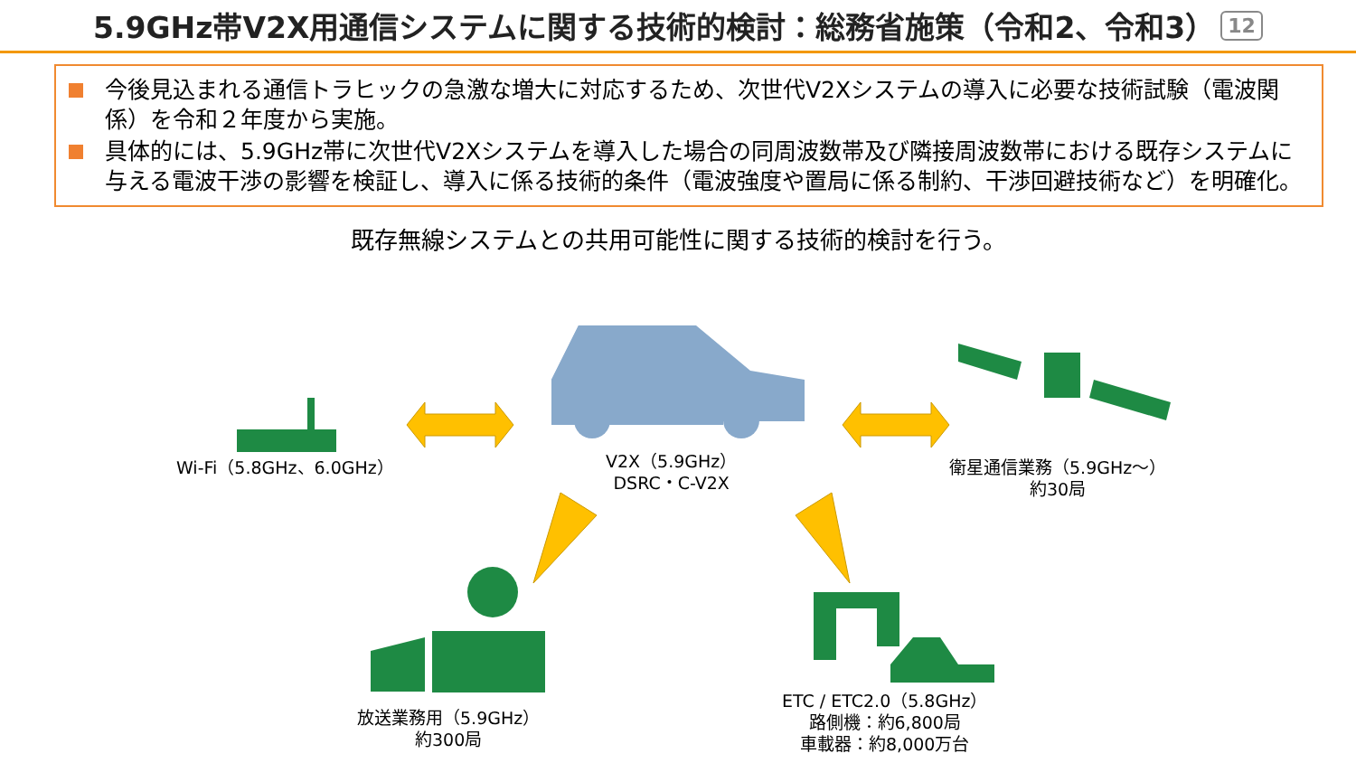5.9GHz帯V2X用通信システムに関する技術的検討：総務省施策（令和2、令和3） 12
今後見込まれる通信トラヒックの急激な増大に対応するため、次世代V2Xシステムの導入に必要な技術試験（電波関係）を令和２年度から実施。
具体的には、5.9GHz帯に次世代V2Xシステムを導入した場合の同周波数帯及び隣接周波数帯における既存システムに与える電波干渉の影響を検証し、導入に係る技術的条件（電波強度や置局に係る制約、干渉回避技術など）を明確化。
既存無線システムとの共用可能性に関する技術的検討を行う。
Wi-Fi（5.8GHz、6.0GHz）
V2X（5.9GHz）
DSRC・C-V2X
衛星通信業務（5.9GHz～）
約30局
放送業務用（5.9GHz）
約300局
ETC / ETC2.0（5.8GHz）
路側機：約6,800局
車載器：約8,000万台